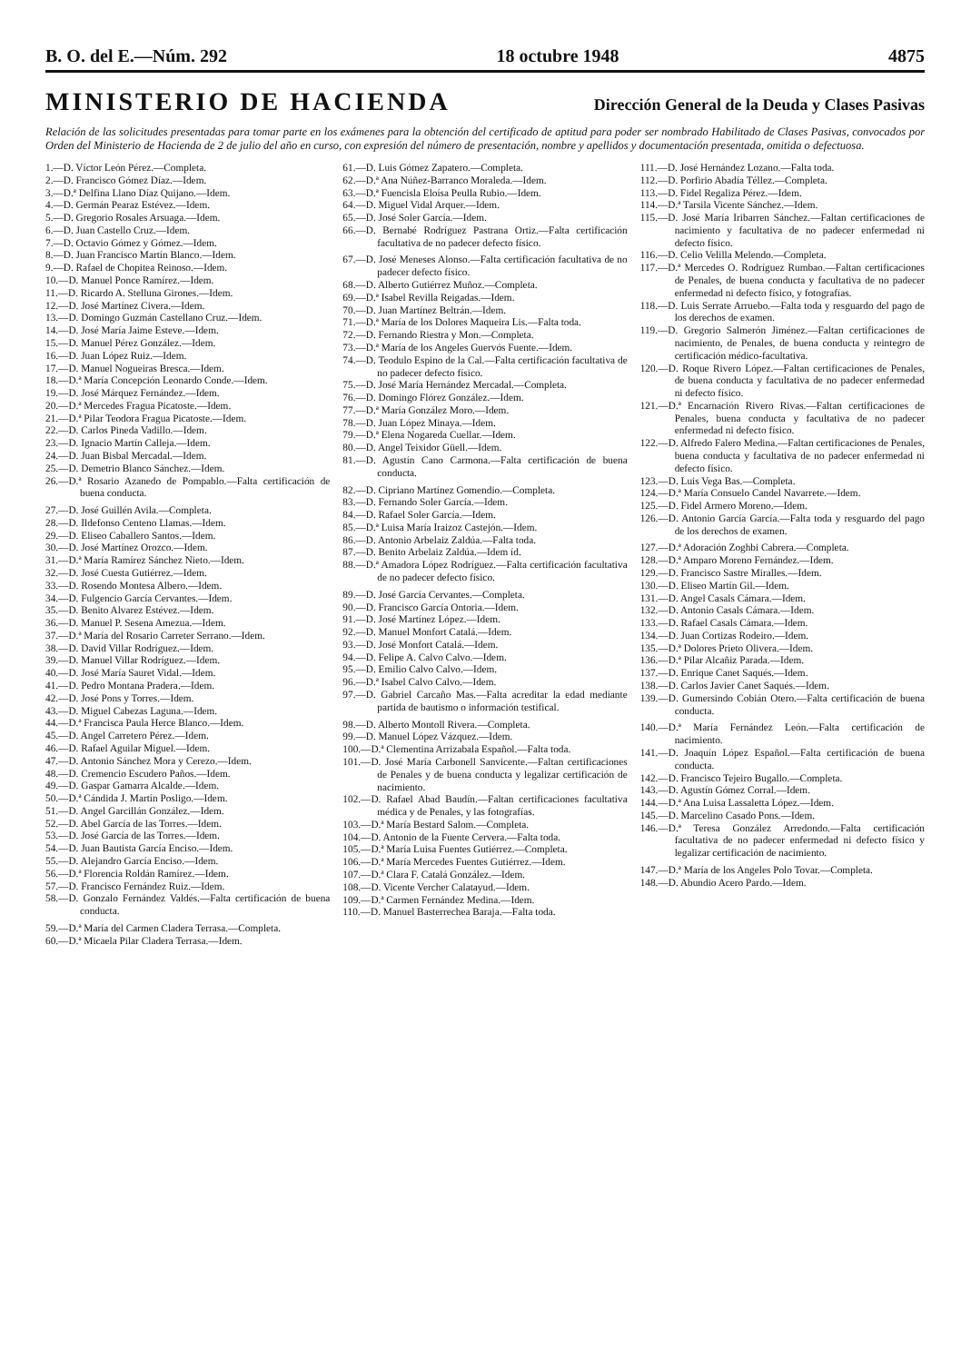B. O. del E.—Núm. 292 18 octubre 1948 4875
MINISTERIO DE HACIENDA
Dirección General de la Deuda y Clases Pasivas
Relación de las solicitudes presentadas para tomar parte en los exámenes para la obtención del certificado de aptitud para poder ser nombrado Habilitado de Clases Pasivas, convocados por Orden del Ministerio de Hacienda de 2 de julio del año en curso, con expresión del número de presentación, nombre y apellidos y documentación presentada, omitida o defectuosa.
1.—D. Víctor León Pérez.—Completa.
2.—D. Francisco Gómez Díaz.—Idem.
3.—D.ª Delfina Llano Díaz Quijano.—Idem.
4.—D. Germán Pearaz Estévez.—Idem.
5.—D. Gregorio Rosales Arsuaga.—Idem.
6.—D. Juan Castello Cruz.—Idem.
7.—D. Octavio Gómez y Gómez.—Idem.
8.—D. Juan Francisco Martín Blanco.—Idem.
9.—D. Rafael de Chopitea Reinoso.—Idem.
10.—D. Manuel Ponce Ramírez.—Idem.
11.—D. Ricardo A. Stelluna Girones.—Idem.
12.—D. José Martínez Civera.—Idem.
13.—D. Domingo Guzmán Castellano Cruz.—Idem.
14.—D. José María Jaime Esteve.—Idem.
15.—D. Manuel Pérez González.—Idem.
16.—D. Juan López Ruiz.—Idem.
17.—D. Manuel Nogueiras Bresca.—Idem.
18.—D.ª María Concepción Leonardo Conde.—Idem.
19.—D. José Márquez Fernández.—Idem.
20.—D.ª Mercedes Fragua Picatoste.—Idem.
21.—D.ª Pilar Teodora Fragua Picatoste.—Idem.
22.—D. Carlos Pineda Vadillo.—Idem.
23.—D. Ignacio Martín Calleja.—Idem.
24.—D. Juan Bisbal Mercadal.—Idem.
25.—D. Demetrio Blanco Sánchez.—Idem.
26.—D.ª Rosario Azanedo de Pompablo.—Falta certificación de buena conducta.
27.—D. José Guillén Avila.—Completa.
28.—D. Ildefonso Centeno Llamas.—Idem.
29.—D. Eliseo Caballero Santos.—Idem.
30.—D. José Martínez Orozco.—Idem.
31.—D.ª María Ramírez Sánchez Nieto.—Idem.
32.—D. José Cuesta Gutiérrez.—Idem.
33.—D. Rosendo Montesa Albero.—Idem.
34.—D. Fulgencio García Cervantes.—Idem.
35.—D. Benito Alvarez Estévez.—Idem.
36.—D. Manuel P. Sesena Amezua.—Idem.
37.—D.ª María del Rosario Carreter Serrano.—Idem.
38.—D. David Villar Rodríguez.—Idem.
39.—D. Manuel Villar Rodríguez.—Idem.
40.—D. José María Sauret Vidal.—Idem.
41.—D. Pedro Montana Pradera.—Idem.
42.—D. José Pons y Torres.—Idem.
43.—D. Miguel Cabezas Laguna.—Idem.
44.—D.ª Francisca Paula Herce Blanco.—Idem.
45.—D. Angel Carretero Pérez.—Idem.
46.—D. Rafael Aguilar Miguel.—Idem.
47.—D. Antonio Sánchez Mora y Cerezo.—Idem.
48.—D. Cremencio Escudero Paños.—Idem.
49.—D. Gaspar Gamarra Alcalde.—Idem.
50.—D.ª Cándida J. Martín Posligo.—Idem.
51.—D. Angel Garcillán González.—Idem.
52.—D. Abel García de las Torres.—Idem.
53.—D. José García de las Torres.—Idem.
54.—D. Juan Bautista García Enciso.—Idem.
55.—D. Alejandro García Enciso.—Idem.
56.—D.ª Florencia Roldán Ramírez.—Idem.
57.—D. Francisco Fernández Ruiz.—Idem.
58.—D. Gonzalo Fernández Valdés.—Falta certificación de buena conducta.
59.—D.ª María del Carmen Cladera Terrasa.—Completa.
60.—D.ª Micaela Pilar Cladera Terrasa.—Idem.
61.—D. Luis Gómez Zapatero.—Completa.
62.—D.ª Ana Núñez-Barranco Moraleda.—Idem.
63.—D.ª Fuencisla Eloísa Peulla Rubio.—Idem.
64.—D. Miguel Vidal Arquer.—Idem.
65.—D. José Soler García.—Idem.
66.—D. Bernabé Rodríguez Pastrana Ortiz.—Falta certificación facultativa de no padecer defecto físico.
67.—D. José Meneses Alonso.—Falta certificación facultativa de no padecer defecto físico.
68.—D. Alberto Gutiérrez Muñoz.—Completa.
69.—D.ª Isabel Revilla Reigadas.—Idem.
70.—D. Juan Martínez Beltrán.—Idem.
71.—D.ª María de los Dolores Maqueira Lis.—Falta toda.
72.—D. Fernando Riestra y Mon.—Completa.
73.—D.ª María de los Angeles Guervós Fuente.—Idem.
74.—D. Teodulo Espino de la Cal.—Falta certificación facultativa de no padecer defecto físico.
75.—D. José María Hernández Mercadal.—Completa.
76.—D. Domingo Flórez González.—Idem.
77.—D.ª María González Moro.—Idem.
78.—D. Juan López Minaya.—Idem.
79.—D.ª Elena Nogareda Cuellar.—Idem.
80.—D. Angel Teixidor Güell.—Idem.
81.—D. Agustín Cano Carmona.—Falta certificación de buena conducta.
82.—D. Cipriano Martínez Gomendio.—Completa.
83.—D. Fernando Soler García.—Idem.
84.—D. Rafael Soler García.—Idem.
85.—D.ª Luisa María Iraizoz Castejón.—Idem.
86.—D. Antonio Arbelaiz Zaldúa.—Falta toda.
87.—D. Benito Arbelaiz Zaldúa.—Idem íd.
88.—D.ª Amadora López Rodríguez.—Falta certificación facultativa de no padecer defecto físico.
89.—D. José García Cervantes.—Completa.
90.—D. Francisco García Ontoria.—Idem.
91.—D. José Martínez López.—Idem.
92.—D. Manuel Monfort Catalá.—Idem.
93.—D. José Monfort Catalá.—Idem.
94.—D. Felipe A. Calvo Calvo.—Idem.
95.—D. Emilio Calvo Calvo.—Idem.
96.—D.ª Isabel Calvo Calvo.—Idem.
97.—D. Gabriel Carcaño Mas.—Falta acreditar la edad mediante partida de bautismo o información testifical.
98.—D. Alberto Montoll Rivera.—Completa.
99.—D. Manuel López Vázquez.—Idem.
100.—D.ª Clementina Arrizabala Español.—Falta toda.
101.—D. José María Carbonell Sanvicente.—Faltan certificaciones de Penales y de buena conducta y legalizar certificación de nacimiento.
102.—D. Rafael Abad Baudín.—Faltan certificaciones facultativa médica y de Penales, y las fotografías.
103.—D.ª María Bestard Salom.—Completa.
104.—D. Antonio de la Fuente Cervera.—Falta toda.
105.—D.ª María Luisa Fuentes Gutiérrez.—Completa.
106.—D.ª María Mercedes Fuentes Gutiérrez.—Idem.
107.—D.ª Clara F. Catalá González.—Idem.
108.—D. Vicente Vercher Calatayud.—Idem.
109.—D.ª Carmen Fernández Medina.—Idem.
110.—D. Manuel Basterrechea Baraja.—Falta toda.
111.—D. José Hernández Lozano.—Falta toda.
112.—D. Porfirio Abadía Téllez.—Completa.
113.—D. Fidel Regaliza Pérez.—Idem.
114.—D.ª Tarsila Vicente Sánchez.—Idem.
115.—D. José María Iribarren Sánchez.—Faltan certificaciones de nacimiento y facultativa de no padecer enfermedad ni defecto físico.
116.—D. Celio Velilla Melendo.—Completa.
117.—D.ª Mercedes O. Rodríguez Rumbao.—Faltan certificaciones de Penales, de buena conducta y facultativa de no padecer enfermedad ni defecto físico, y fotografías.
118.—D. Luis Serrate Arruebo.—Falta toda y resguardo del pago de los derechos de examen.
119.—D. Gregorio Salmerón Jiménez.—Faltan certificaciones de nacimiento, de Penales, de buena conducta y reintegro de certificación médico-facultativa.
120.—D. Roque Rivero López.—Faltan certificaciones de Penales, de buena conducta y facultativa de no padecer enfermedad ni defecto físico.
121.—D.ª Encarnación Rivero Rivas.—Faltan certificaciones de Penales, buena conducta y facultativa de no padecer enfermedad ni defecto físico.
122.—D. Alfredo Falero Medina.—Faltan certificaciones de Penales, buena conducta y facultativa de no padecer enfermedad ni defecto físico.
123.—D. Luis Vega Bas.—Completa.
124.—D.ª María Consuelo Candel Navarrete.—Idem.
125.—D. Fidel Armero Moreno.—Idem.
126.—D. Antonio García García.—Falta toda y resguardo del pago de los derechos de examen.
127.—D.ª Adoración Zoghbi Cabrera.—Completa.
128.—D.ª Amparo Moreno Fernández.—Idem.
129.—D. Francisco Sastre Miralles.—Idem.
130.—D. Eliseo Martín Gil.—Idem.
131.—D. Angel Casals Cámara.—Idem.
132.—D. Antonio Casals Cámara.—Idem.
133.—D. Rafael Casals Cámara.—Idem.
134.—D. Juan Cortizas Rodeiro.—Idem.
135.—D.ª Dolores Prieto Olivera.—Idem.
136.—D.ª Pilar Alcañiz Parada.—Idem.
137.—D. Enrique Canet Saqués.—Idem.
138.—D. Carlos Javier Canet Saqués.—Idem.
139.—D. Gumersindo Cobián Otero.—Falta certificación de buena conducta.
140.—D.ª María Fernández León.—Falta certificación de nacimiento.
141.—D. Joaquín López Español.—Falta certificación de buena conducta.
142.—D. Francisco Tejeiro Bugallo.—Completa.
143.—D. Agustín Gómez Corral.—Idem.
144.—D.ª Ana Luisa Lassaletta López.—Idem.
145.—D. Marcelino Casado Pons.—Idem.
146.—D.ª Teresa González Arredondo.—Falta certificación facultativa de no padecer enfermedad ni defecto físico y legalizar certificación de nacimiento.
147.—D.ª María de los Angeles Polo Tovar.—Completa.
148.—D. Abundio Acero Pardo.—Idem.